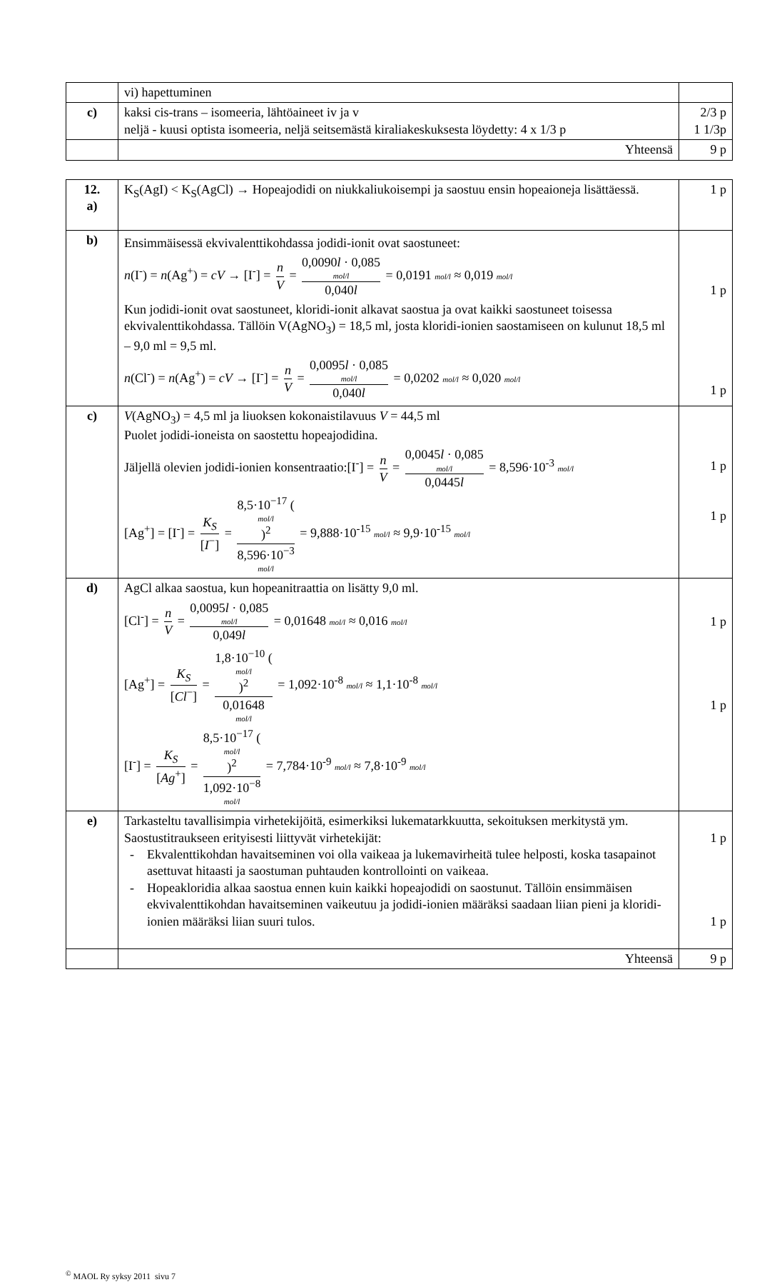| | vi) hapettuminen | |
| c) | kaksi cis-trans – isomeeria, lähtöaineet iv ja v neljä - kuusi optista isomeeria, neljä seitsemästä kiraliakeskuksesta löydetty: 4 x 1/3 p | 2/3 p 1 1/3p |
| | Yhteensä | 9 p |
| 12. a) | K<sub>S</sub>(AgI) < K<sub>S</sub>(AgCl) → Hopeajodidi on niukkaliukoisempi ja saostuu ensin hopeaioneja lisättäessä. | 1 p |
| b) | Ensimmäisessä ekvivalenttikohdassa jodidi-ionit ovat saostuneet: n (I<sup>-</sup>) = n (Ag<sup>+</sup>) = cV → [I<sup>-</sup>] = n V = 0,0090 l · 0,085 mol/l 0,040 l = 0,0191 mol/l ≈ 0,019 mol/l Kun jodidi-ionit ovat saostuneet, kloridi-ionit alkavat saostua ja ovat kaikki saostuneet toisessa ekvivalenttikohdassa. Tällöin V(AgNO<sub>3</sub>) = 18,5 ml, josta kloridi-ionien saostamiseen on kulunut 18,5 ml – 9,0 ml = 9,5 ml. n (Cl<sup>-</sup>) = n (Ag<sup>+</sup>) = cV → [I<sup>-</sup>] = n V = 0,0095 l · 0,085 mol/l 0,040 l = 0,0202 mol/l ≈ 0,020 mol/l | 1 p 1 p |
| c) | V (AgNO<sub>3</sub>) = 4,5 ml ja liuoksen kokonaistilavuus V = 44,5 ml Puolet jodidi-ioneista on saostettu hopeajodidina. Jäljellä olevien jodidi-ionien konsentraatio:[I<sup>-</sup>] = n V = 0,0045 l · 0,085 mol/l 0,0445 l = 8,596·10<sup>-3</sup> mol/l [Ag<sup>+</sup>] = [I<sup>-</sup>] = K<sub>S</sub> [ I<sup>−</sup>] = 8,5·10<sup>−17</sup> ( mol/l )<sup>2</sup> 8,596·10<sup>−3</sup> mol/l = 9,888·10<sup>-15</sup> mol/l ≈ 9,9·10<sup>-15</sup> mol/l | 1 p 1 p |
| d) | AgCl alkaa saostua, kun hopeanitraattia on lisätty 9,0 ml. [Cl<sup>-</sup>] = n V = 0,0095 l · 0,085 mol/l 0,049 l = 0,01648 mol/l ≈ 0,016 mol/l [Ag<sup>+</sup>] = K<sub>S</sub> [ Cl<sup>−</sup>] = 1,8·10<sup>−10</sup> ( mol/l )<sup>2</sup> 0,01648 mol/l = 1,092·10<sup>-8</sup> mol/l ≈ 1,1·10<sup>-8</sup> mol/l [I<sup>-</sup>] = K<sub>S</sub> [ Ag<sup>+</sup>] = 8,5·10<sup>−17</sup> ( mol/l )<sup>2</sup> 1,092·10<sup>−8</sup> mol/l = 7,784·10<sup>-9</sup> mol/l ≈ 7,8·10<sup>-9</sup> mol/l | 1 p 1 p |
| e) | Tarkasteltu tavallisimpia virhetekijöitä, esimerkiksi lukematarkkuutta, sekoituksen merkitystä ym. Saostustitraukseen erityisesti liittyvät virhetekijät: - Ekvalenttikohdan havaitseminen voi olla vaikeaa ja lukemavirheitä tulee helposti, koska tasapainot asettuvat hitaasti ja saostuman puhtauden kontrollointi on vaikeaa. - Hopeakloridia alkaa saostua ennen kuin kaikki hopeajodidi on saostunut. Tällöin ensimmäisen ekvivalenttikohdan havaitseminen vaikeutuu ja jodidi-ionien määräksi saadaan liian pieni ja kloridi-ionien määräksi liian suuri tulos. | 1 p 1 p |
| | Yhteensä | 9 p |
<sup>©</sup> MAOL Ry syksy 2011 sivu 7